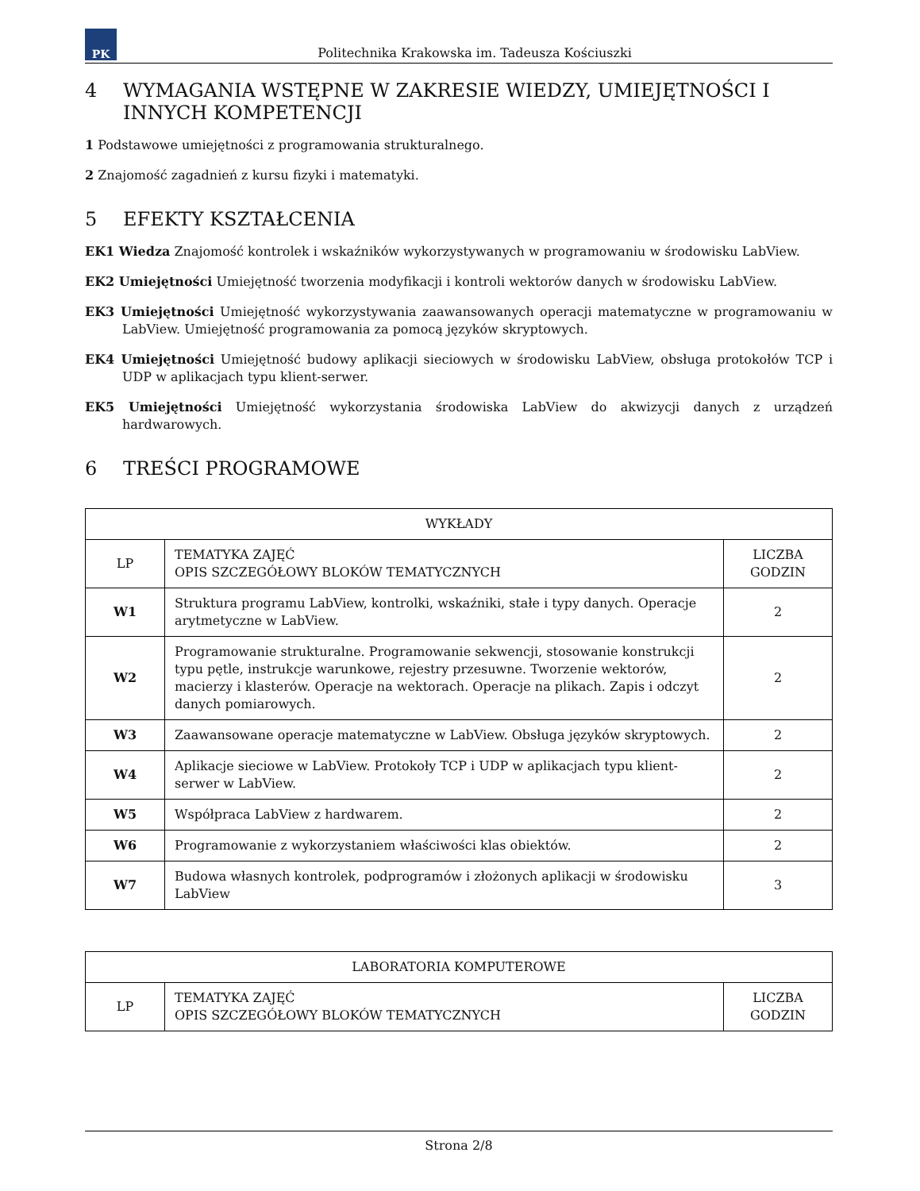PK
Politechnika Krakowska im. Tadeusza Kościuszki
4 WYMAGANIA WSTĘPNE W ZAKRESIE WIEDZY, UMIEJĘTNOŚCI I INNYCH KOMPETENCJI
1 Podstawowe umiejętności z programowania strukturalnego.
2 Znajomość zagadnień z kursu fizyki i matematyki.
5 EFEKTY KSZTAŁCENIA
EK1 Wiedza Znajomość kontrolek i wskaźników wykorzystywanych w programowaniu w środowisku LabView.
EK2 Umiejętności Umiejętność tworzenia modyfikacji i kontroli wektorów danych w środowisku LabView.
EK3 Umiejętności Umiejętność wykorzystywania zaawansowanych operacji matematyczne w programowaniu w LabView. Umiejętność programowania za pomocą języków skryptowych.
EK4 Umiejętności Umiejętność budowy aplikacji sieciowych w środowisku LabView, obsługa protokołów TCP i UDP w aplikacjach typu klient-serwer.
EK5 Umiejętności Umiejętność wykorzystania środowiska LabView do akwizycji danych z urządzeń hardwarowych.
6 TREŚCI PROGRAMOWE
| WYKŁADY | | |
| --- | --- | --- |
| LP | TEMATYKA ZAJĘĆ OPIS SZCZEGÓŁOWY BLOKÓW TEMATYCZNYCH | LICZBA GODZIN |
| W1 | Struktura programu LabView, kontrolki, wskaźniki, stałe i typy danych. Operacje arytmetyczne w LabView. | 2 |
| W2 | Programowanie strukturalne. Programowanie sekwencji, stosowanie konstrukcji typu pętle, instrukcje warunkowe, rejestry przesuwne. Tworzenie wektorów, macierzy i klasterów. Operacje na wektorach. Operacje na plikach. Zapis i odczyt danych pomiarowych. | 2 |
| W3 | Zaawansowane operacje matematyczne w LabView. Obsługa języków skryptowych. | 2 |
| W4 | Aplikacje sieciowe w LabView. Protokoły TCP i UDP w aplikacjach typu klient-serwer w LabView. | 2 |
| W5 | Współpraca LabView z hardwarem. | 2 |
| W6 | Programowanie z wykorzystaniem właściwości klas obiektów. | 2 |
| W7 | Budowa własnych kontrolek, podprogramów i złożonych aplikacji w środowisku LabView | 3 |
| LABORATORIA KOMPUTEROWE | | |
| --- | --- | --- |
| LP | TEMATYKA ZAJĘĆ OPIS SZCZEGÓŁOWY BLOKÓW TEMATYCZNYCH | LICZBA GODZIN |
Strona 2/8